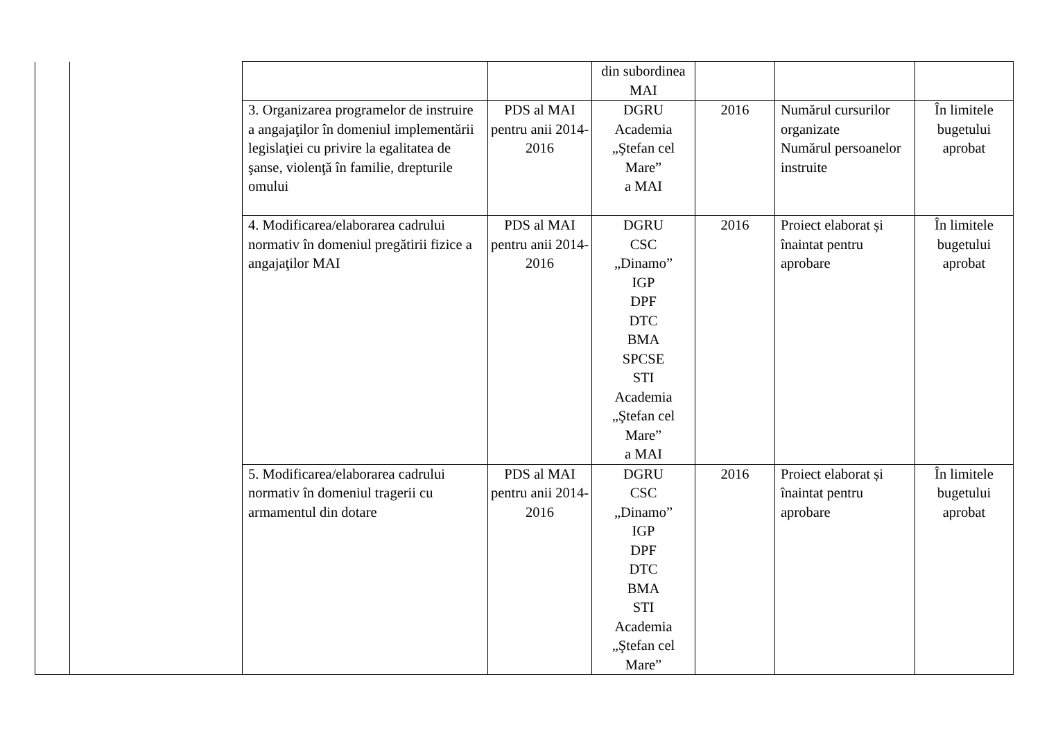| | | | | din subordinea MAI | | | |
| | | 3. Organizarea programelor de instruire a angajaţilor în domeniul implementării legislaţiei cu privire la egalitatea de şanse, violenţă în familie, drepturile omului | PDS al MAI pentru anii 2014-2016 | DGRU Academia „Ştefan cel Mare” a MAI | 2016 | Numărul cursurilor organizate Numărul persoanelor instruite | În limitele bugetului aprobat |
| | | 4. Modificarea/elaborarea cadrului normativ în domeniul pregătirii fizice a angajaţilor MAI | PDS al MAI pentru anii 2014-2016 | DGRU CSC „Dinamo” IGP DPF DTC BMA SPCSE STI Academia „Ştefan cel Mare” a MAI | 2016 | Proiect elaborat și înaintat pentru aprobare | În limitele bugetului aprobat |
| | | 5. Modificarea/elaborarea cadrului normativ în domeniul tragerii cu armamentul din dotare | PDS al MAI pentru anii 2014-2016 | DGRU CSC „Dinamo” IGP DPF DTC BMA STI Academia „Ştefan cel Mare” | 2016 | Proiect elaborat și înaintat pentru aprobare | În limitele bugetului aprobat |